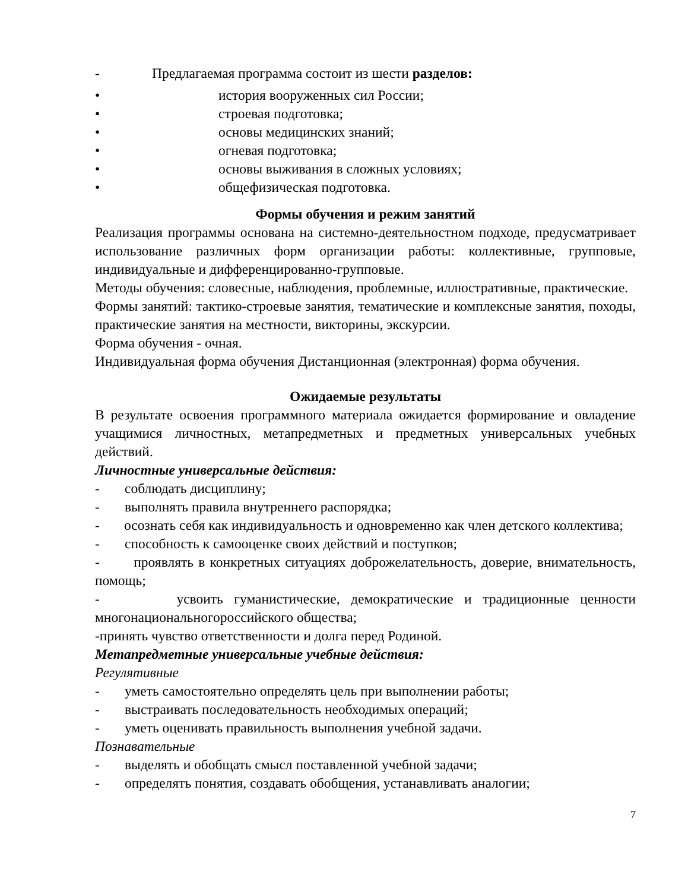- Предлагаемая программа состоит из шести разделов:
• история вооруженных сил России;
• строевая подготовка;
• основы медицинских знаний;
• огневая подготовка;
• основы выживания в сложных условиях;
• общефизическая подготовка.
Формы обучения и режим занятий
Реализация программы основана на системно-деятельностном подходе, предусматривает использование различных форм организации работы: коллективные, групповые, индивидуальные и дифференцированно-групповые.
Методы обучения: словесные, наблюдения, проблемные, иллюстративные, практические.
Формы занятий: тактико-строевые занятия, тематические и комплексные занятия, походы, практические занятия на местности, викторины, экскурсии.
Форма обучения - очная.
Индивидуальная форма обучения Дистанционная (электронная) форма обучения.
Ожидаемые результаты
В результате освоения программного материала ожидается формирование и овладение учащимися личностных, метапредметных и предметных универсальных учебных действий.
Личностные универсальные действия:
- соблюдать дисциплину;
- выполнять правила внутреннего распорядка;
- осознать себя как индивидуальность и одновременно как член детского коллектива;
- способность к самооценке своих действий и поступков;
- проявлять в конкретных ситуациях доброжелательность, доверие, внимательность, помощь;
- усвоить гуманистические, демократические и традиционные ценности многонациональногороссийского общества;
-принять чувство ответственности и долга перед Родиной.
Метапредметные универсальные учебные действия:
Регулятивные
- уметь самостоятельно определять цель при выполнении работы;
- выстраивать последовательность необходимых операций;
- уметь оценивать правильность выполнения учебной задачи.
Познавательные
- выделять и обобщать смысл поставленной учебной задачи;
- определять понятия, создавать обобщения, устанавливать аналогии;
7